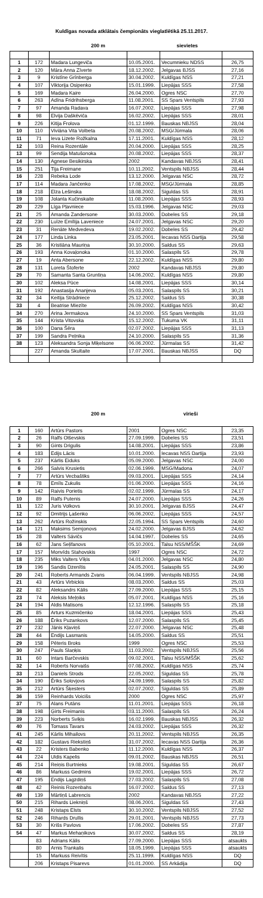Kuldīgas novada atklātais čempionāts vieglatlētikā 25.11.2017.
200 m sievietes
| 1 | 172 | Madara Lungeviča | 10.05.2001. | Vecumnieku NDSS | 26,75 |
| 2 | 120 | Māra Anna Zīverte | 18.12.2002. | Jelgavas BJSS | 27,16 |
| 3 | 9 | Kristīne Grīnberga | 30.04.2002. | Kuldīgas NSS | 27,21 |
| 4 | 107 | Viktorija Osipenko | 15.01.1999. | Liepājas SSS | 27,58 |
| 5 | 169 | Madara Kaire | 26.04.2000. | Ogres NSC | 27,70 |
| 6 | 263 | Adīna Fridrihsberga | 11.08.2001. | SS Spars Ventspils | 27,93 |
| 7 | 97 | Amanda Radava | 16.07.2002. | Liepājas SSS | 27,98 |
| 8 | 98 | Elvija Daškēviča | 16.02.2002. | Liepājas SSS | 28,01 |
| 9 | 226 | Kitija Frolova | 01.12.1999. | Bauskas NBJSS | 28,04 |
| 10 | 110 | Viviāna Vita Volbeta | 20.08.2002. | MSĢ/Jūrmala | 28,06 |
| 11 | 71 | Ieva Lizete Rožkalna | 17.11.2001. | Kuldīgas NSS | 28,12 |
| 12 | 103 | Reina Rozentāle | 20.04.2000. | Liepājas SSS | 28,25 |
| 13 | 99 | Sendija Matušonoka | 20.08.2002. | Liepājas SSS | 28,37 |
| 14 | 130 | Agnese Besikirska | 2002 | Kandavas NBJSS | 28,41 |
| 15 | 251 | Tija Freimane | 10.11.2002. | Ventspils NBJSS | 28,44 |
| 16 | 228 | Rebeka Lode | 13.12.2000. | Jelgavas NSC | 28,72 |
| 17 | 114 | Madara Jančenko | 17.08.2002. | MSĢ/Jūrmala | 28,85 |
| 18 | 218 | Elza Lešinska | 18.08.2002. | Siguldas SS | 28,91 |
| 19 | 108 | Jolanta Kučinskaite | 11.08.2000. | Liepājas SSS | 28,93 |
| 20 | 229 | Līga Pļavniece | 15.03.1996. | Jelgavas NSC | 29,03 |
| 21 | 25 | Amanda Zandersone | 30.03.2000. | Dobeles SS | 29,18 |
| 22 | 230 | Luīze Emīlija Laveniece | 24.07.2001. | Jelgavas NSC | 29,20 |
| 23 | 31 | Renāte Medvedeva | 19.02.2002. | Dobeles SS | 29,42 |
| 24 | 177 | Linda Linka | 23.05.2001. | Iecavas NSS Dartija | 29,58 |
| 25 | 36 | Kristiāna Mauriņa | 30.10.2000. | Saldus SS | 29,63 |
| 26 | 193 | Anna Kovaļonoka | 01.10.2000. | Salaspils SS | 29,78 |
| 27 | 19 | Anta Abersone | 22.12.2002. | Kuldīgas NSS | 29,80 |
| 28 | 131 | Loreta Štoferte | 2002 | Kandavas NBJSS | 29,80 |
| 29 | 70 | Samanta Santa Gruntiņa | 14.06.2002. | Kuldīgas NSS | 29,80 |
| 30 | 102 | Aleksa Pūce | 14.08.2001. | Liepājas SSS | 30,14 |
| 31 | 192 | Anastasija Ananjeva | 05.03.2001. | Salaspils SS | 30,21 |
| 32 | 34 | Keitija Strādniece | 25.12.2002. | Saldus SS | 30,38 |
| 33 | 4 | Beatrise Miezīte | 26.09.2002. | Kuldīgas NSS | 30,42 |
| 34 | 270 | Arina Jermakova | 24.10.2000. | SS Spars Ventspils | 31,03 |
| 35 | 144 | Krista Vitovska | 15.12.2002. | Tukuma VK | 31,11 |
| 36 | 100 | Dana Šēra | 02.07.2002. | Liepājas SSS | 31,13 |
| 37 | 199 | Sandra Peļnika | 24.10.2000. | Salaspils SS | 31,36 |
| 38 | 123 | Aleksandra Sonja Miķelsone | 06.06.2002. | Jūrmalas SS | 31,42 |
| | 227 | Amanda Skultaite | 17.07.2001. | Bauskas NBJSS | DQ |
200 m vīrieši
| 1 | 160 | Artūrs Pastors | 2001 | Ogres NSC | 23,35 |
| 2 | 26 | Ralfs Olševskis | 27.09.1999. | Dobeles SS | 23,51 |
| 3 | 90 | Gints Drigulis | 14.08.2001. | Liepājas SSS | 23,86 |
| 4 | 183 | Edijs Lācis | 10.01.2000. | Iecavas NSS Dartija | 23,93 |
| 5 | 237 | Kārlis Eiduks | 05.09.2000. | Jelgavas NSC | 24,00 |
| 6 | 266 | Salvis Krusietis | 02.06.1999. | MSG/Madona | 24,07 |
| 7 | 77 | Artūrs Vecbaštiks | 09.03.2001. | Liepājas SSS | 24,14 |
| 8 | 78 | Emīls Zukulis | 01.06.2000. | Liepājas SSS | 24,16 |
| 9 | 142 | Raivis Porietis | 02.02.1999. | Jūrmalas SS | 24,17 |
| 10 | 89 | Ralfs Putenis | 24.07.2000. | Liepājas SSS | 24,26 |
| 11 | 122 | Juris Volkovs | 30.10.2001. | Jelgavas BJSS | 24,47 |
| 12 | 92 | Dmitrijs Ļašenko | 06.06.2002. | Liepājas SSS | 24,57 |
| 13 | 262 | Artūrs Rožinskis | 22.05.1994. | SS Spars Ventspils | 24,60 |
| 14 | 121 | Maksims Semjonovs | 24.02.2000. | Jelgavas BJSS | 24,62 |
| 15 | 28 | Valters Sāvičs | 14.04.1997. | Dobeles SS | 24,65 |
| 16 | 62 | Jans Seļifanovs | 05.10.2001. | Talsu NSS/MŠŠK | 24,69 |
| 17 | 157 | Monvīds Stahovskis | 1997 | Ogres NSC | 24,72 |
| 18 | 235 | Miks Valters Vīķis | 04.01.2000. | Jelgavas NSC | 24,80 |
| 19 | 196 | Sandis Dzenītis | 24.05.2001. | Salaspils SS | 24,90 |
| 20 | 241 | Roberts Armands Zvans | 06.04.1999. | Ventspils NBJSS | 24,98 |
| 21 | 43 | Artūrs Virbickis | 08.03.2000. | Saldus SS | 25,03 |
| 22 | 82 | Aleksandrs Kālis | 27.09.2000. | Liepājas SSS | 25,15 |
| 23 | 74 | Aleksis Meļņiks | 05.07.2001. | Kuldīgas NSS | 25,16 |
| 24 | 194 | Aldis Matisons | 12.12.1996. | Salaspils SS | 25,18 |
| 25 | 85 | Arturs Kuzmičenko | 18.04.2001. | Liepājas SSS | 25,43 |
| 26 | 188 | Ēriks Puzankovs | 12.07.2000. | Salaspils SS | 25,45 |
| 27 | 232 | Jānis Kļaviņš | 22.07.2000. | Jelgavas NSC | 25,48 |
| 28 | 44 | Endijs Lasmanis | 14.05.2000. | Saldus SS | 25,51 |
| 29 | 158 | Pēteris Broks | 1999 | Ogres NSC | 25,53 |
| 30 | 247 | Pauls Slaņķis | 11.03.2002. | Ventspils NBJSS | 25,56 |
| 31 | 60 | Intars Barčevskis | 09.02.2001. | Talsu NSS/MŠŠK | 25,62 |
| 32 | 14 | Roberts Norvaišs | 07.08.2002. | Kuldīgas NSS | 25,74 |
| 33 | 213 | Daniels Strods | 22.05.2002. | Siguldas SS | 25,78 |
| 34 | 190 | Ēriks Solovjovs | 24.09.1999. | Salaspils SS | 25,82 |
| 35 | 212 | Artūrs Šķesters | 02.07.2002. | Siguldas SS | 25,89 |
| 36 | 159 | Reinhards Voicišs | 2000 | Ogres NSC | 25,97 |
| 37 | 75 | Alans Putāns | 11.01.2001. | Liepājas SSS | 26,18 |
| 38 | 198 | Ģirts Freimanis | 03.11.2000. | Salaspils SS | 26,24 |
| 39 | 223 | Norberts Sviķis | 16.02.1999. | Bauskas NBJSS | 26,32 |
| 40 | 76 | Tomass Tavars | 24.03.2002. | Liepājas SSS | 26,32 |
| 41 | 245 | Kārlis Mihailovs | 20.11.2002. | Ventspils NBJSS | 26,35 |
| 42 | 182 | Gustavs Riekstiņš | 31.07.2002. | Iecavas NSS Dartija | 26,36 |
| 43 | 22 | Kristers Babenko | 11.12.2000. | Kuldīgas NSS | 26,37 |
| 44 | 224 | Uldis Kapelis | 09.01.2002. | Bauskas NBJSS | 26,51 |
| 45 | 214 | Reiņis Burtnieks | 19.08.2001. | Siguldas SS | 26,67 |
| 46 | 86 | Markuss Gedmins | 19.02.2001. | Liepājas SSS | 26,72 |
| 47 | 195 | Endijs Lagzdiņš | 27.03.2002. | Salaspils SS | 27,08 |
| 48 | 42 | Reinis Rozenbahs | 16.07.2002. | Saldus SS | 27,13 |
| 49 | 139 | Mārtiņš Labrencis | 2002 | Kandavas NBJSS | 27,22 |
| 50 | 215 | Rihards Liekniņš | 08.06.2001. | Siguldas SS | 27,43 |
| 51 | 248 | Kristaps Elsts | 30.10.2002. | Ventspils NBJSS | 27,52 |
| 52 | 246 | Rihards Drullis | 29.01.2001. | Ventspils NBJSS | 27,73 |
| 53 | 30 | Krišs Pavlovs | 17.06.2002. | Dobeles SS | 27,87 |
| 54 | 47 | Markus Mehaņikovs | 30.07.2002. | Saldus SS | 28,19 |
| | 83 | Adrians Kālis | 27.09.2000. | Liepājas SSS | atsaukts |
| | 80 | Arnis Trankalis | 18.05.1999. | Liepājas SSS | atsaukts |
| | 15 | Markuss Reivītis | 25.11.1999. | Kuldīgas NSS | DQ |
| | 206 | Kristaps Pisarevs | 01.01.2000. | SS Arkādija | DQ |